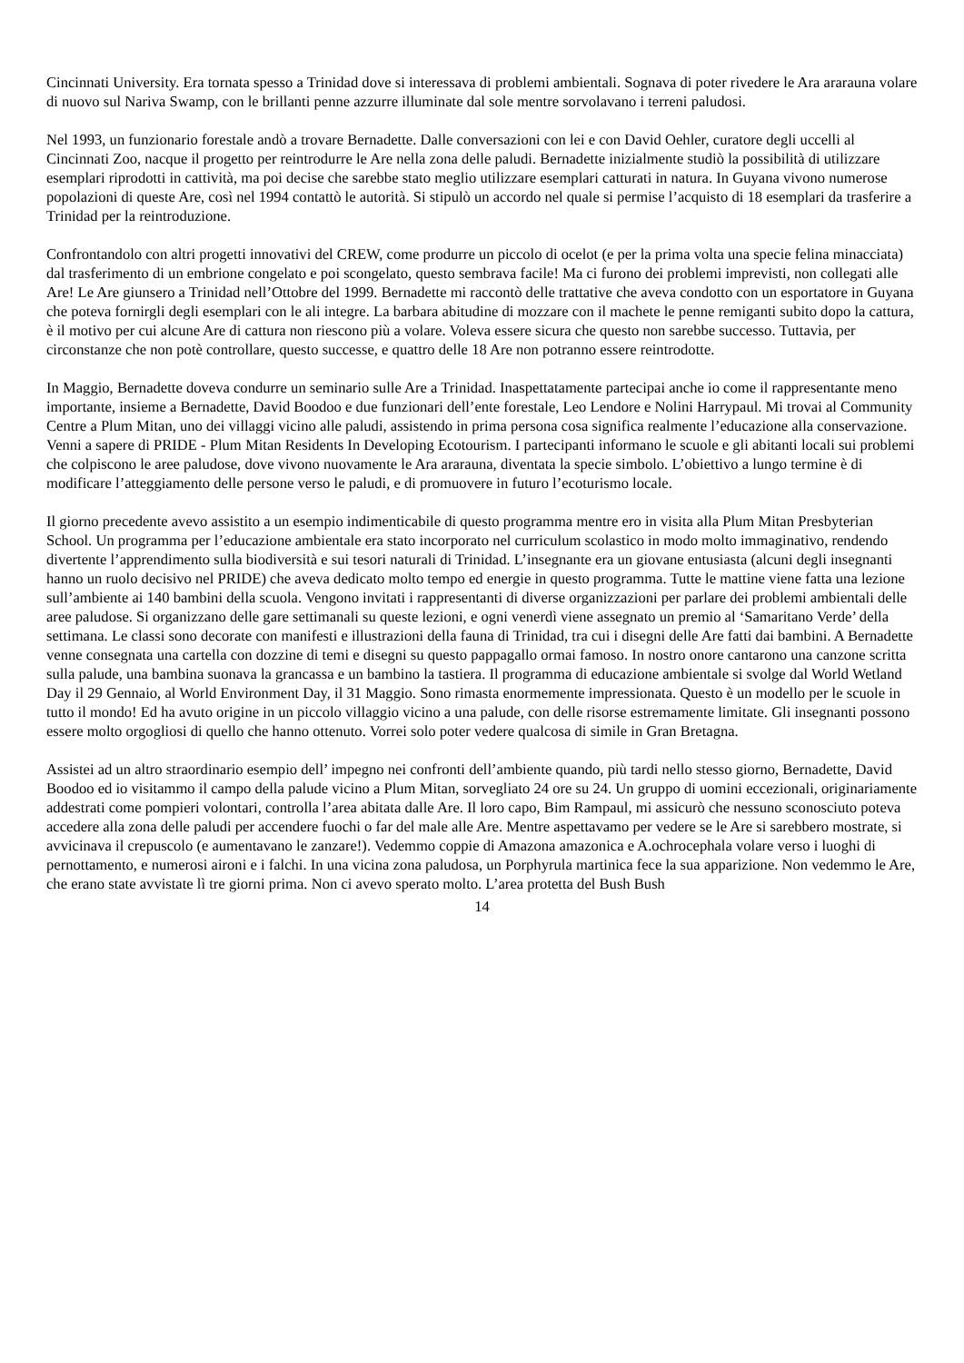Cincinnati University. Era tornata spesso a Trinidad dove si interessava di problemi ambientali. Sognava di poter rivedere le Ara ararauna volare di nuovo sul Nariva Swamp, con le brillanti penne azzurre illuminate dal sole mentre sorvolavano i terreni paludosi.
Nel 1993, un funzionario forestale andò a trovare Bernadette. Dalle conversazioni con lei e con David Oehler, curatore degli uccelli al Cincinnati Zoo, nacque il progetto per reintrodurre le Are nella zona delle paludi. Bernadette inizialmente studiò la possibilità di utilizzare esemplari riprodotti in cattività, ma poi decise che sarebbe stato meglio utilizzare esemplari catturati in natura. In Guyana vivono numerose popolazioni di queste Are, così nel 1994 contattò le autorità. Si stipulò un accordo nel quale si permise l’acquisto di 18 esemplari da trasferire a Trinidad per la reintroduzione.
Confrontandolo con altri progetti innovativi del CREW, come produrre un piccolo di ocelot (e per la prima volta una specie felina minacciata) dal trasferimento di un embrione congelato e poi scongelato, questo sembrava facile! Ma ci furono dei problemi imprevisti, non collegati alle Are! Le Are giunsero a Trinidad nell’Ottobre del 1999. Bernadette mi raccontò delle trattative che aveva condotto con un esportatore in Guyana che poteva fornirgli degli esemplari con le ali integre. La barbara abitudine di mozzare con il machete le penne remiganti subito dopo la cattura, è il motivo per cui alcune Are di cattura non riescono più a volare. Voleva essere sicura che questo non sarebbe successo. Tuttavia, per circonstanze che non potè controllare, questo successe, e quattro delle 18 Are non potranno essere reintrodotte.
In Maggio, Bernadette doveva condurre un seminario sulle Are a Trinidad. Inaspettatamente partecipai anche io come il rappresentante meno importante, insieme a Bernadette, David Boodoo e due funzionari dell’ente forestale, Leo Lendore e Nolini Harrypaul. Mi trovai al Community Centre a Plum Mitan, uno dei villaggi vicino alle paludi, assistendo in prima persona cosa significa realmente l’educazione alla conservazione. Venni a sapere di PRIDE - Plum Mitan Residents In Developing Ecotourism. I partecipanti informano le scuole e gli abitanti locali sui problemi che colpiscono le aree paludose, dove vivono nuovamente le Ara ararauna, diventata la specie simbolo. L’obiettivo a lungo termine è di modificare l’atteggiamento delle persone verso le paludi, e di promuovere in futuro l’ecoturismo locale.
Il giorno precedente avevo assistito a un esempio indimenticabile di questo programma mentre ero in visita alla Plum Mitan Presbyterian School. Un programma per l’educazione ambientale era stato incorporato nel curriculum scolastico in modo molto immaginativo, rendendo divertente l’apprendimento sulla biodiversità e sui tesori naturali di Trinidad. L’insegnante era un giovane entusiasta (alcuni degli insegnanti hanno un ruolo decisivo nel PRIDE) che aveva dedicato molto tempo ed energie in questo programma. Tutte le mattine viene fatta una lezione sull’ambiente ai 140 bambini della scuola. Vengono invitati i rappresentanti di diverse organizzazioni per parlare dei problemi ambientali delle aree paludose. Si organizzano delle gare settimanali su queste lezioni, e ogni venerdì viene assegnato un premio al ‘Samaritano Verde’ della settimana. Le classi sono decorate con manifesti e illustrazioni della fauna di Trinidad, tra cui i disegni delle Are fatti dai bambini. A Bernadette venne consegnata una cartella con dozzine di temi e disegni su questo pappagallo ormai famoso. In nostro onore cantarono una canzone scritta sulla palude, una bambina suonava la grancassa e un bambino la tastiera. Il programma di educazione ambientale si svolge dal World Wetland Day il 29 Gennaio, al World Environment Day, il 31 Maggio. Sono rimasta enormemente impressionata. Questo è un modello per le scuole in tutto il mondo! Ed ha avuto origine in un piccolo villaggio vicino a una palude, con delle risorse estremamente limitate. Gli insegnanti possono essere molto orgogliosi di quello che hanno ottenuto. Vorrei solo poter vedere qualcosa di simile in Gran Bretagna.
Assistei ad un altro straordinario esempio dell’ impegno nei confronti dell’ambiente quando, più tardi nello stesso giorno, Bernadette, David Boodoo ed io visitammo il campo della palude vicino a Plum Mitan, sorvegliato 24 ore su 24. Un gruppo di uomini eccezionali, originariamente addestrati come pompieri volontari, controlla l’area abitata dalle Are. Il loro capo, Bim Rampaul, mi assicurò che nessuno sconosciuto poteva accedere alla zona delle paludi per accendere fuochi o far del male alle Are. Mentre aspettavamo per vedere se le Are si sarebbero mostrate, si avvicinava il crepuscolo (e aumentavano le zanzare!). Vedemmo coppie di Amazona amazonica e A.ochrocephala volare verso i luoghi di pernottamento, e numerosi aironi e i falchi. In una vicina zona paludosa, un Porphyrula martinica fece la sua apparizione. Non vedemmo le Are, che erano state avvistate lì tre giorni prima. Non ci avevo sperato molto. L’area protetta del Bush Bush
14